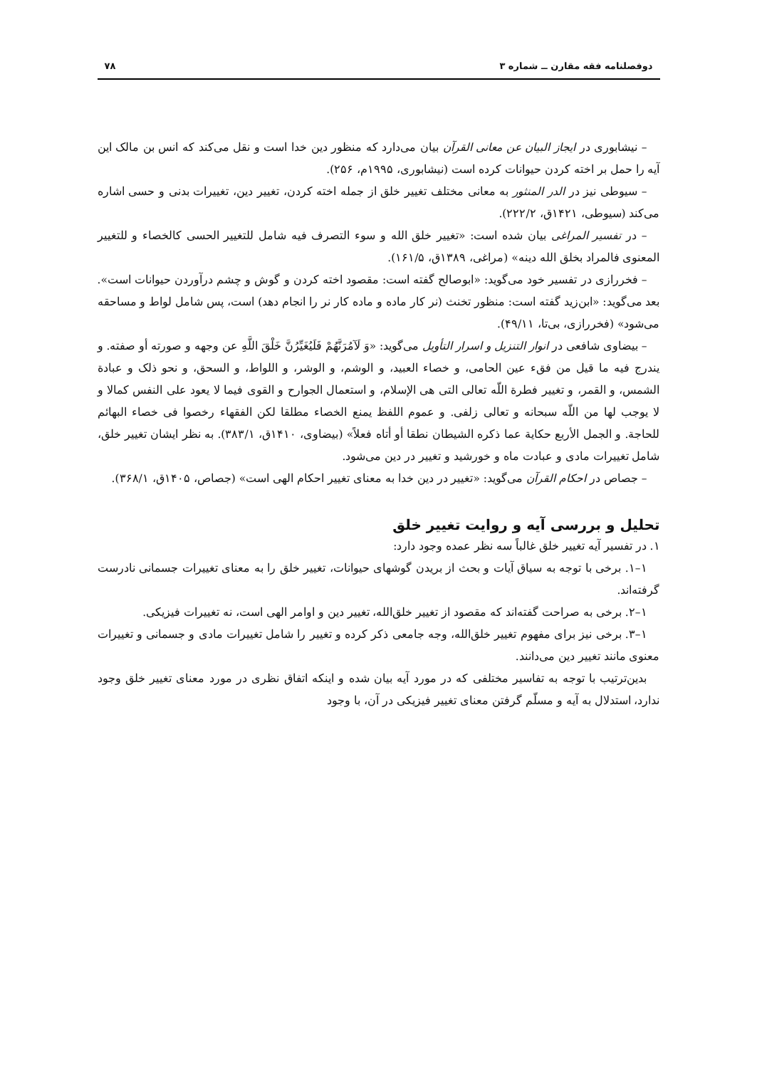دوفصلنامه فقه مقارن ــ شماره ۳ ۷۸
– نیشابوری در ایجاز البیان عن معانی القرآن بیان می‌دارد که منظور دین خدا است و نقل می‌کند که انس بن مالک این آیه را حمل بر اخته کردن حیوانات کرده است (نیشابوری، ۱۹۹۵م، ۲۵۶).
– سیوطی نیز در الدر المنثور به معانی مختلف تغییر خلق از جمله اخته کردن، تغییر دین، تغییرات بدنی و حسی اشاره می‌کند (سیوطی، ۱۴۲۱ق، ۲۲۲/۲).
– در تفسیر المراغی بیان شده است: «تغییر خلق الله و سوء التصرف فیه شامل للتغییر الحسی کالخصاء و للتغییر المعنوی فالمراد بخلق الله دینه» (مراغی، ۱۳۸۹ق، ۱۶۱/۵).
– فخررازی در تفسیر خود می‌گوید: «ابوصالح گفته است: مقصود اخته کردن و گوش و چشم درآوردن حیوانات است». بعد می‌گوید: «ابن‌زید گفته است: منظور تخنث (نر کار ماده و ماده کار نر را انجام دهد) است، پس شامل لواط و مساحقه می‌شود» (فخررازی، بی‌تا، ۴۹/۱۱).
– بیضاوی شافعی در انوار التنزیل و اسرار التأویل می‌گوید: «وَ لَآمُرَنَّهُمْ فَلَيُغَيِّرُنَّ خَلْقَ اللَّهِ عن وجهه و صورته أو صفته. و یندرج فیه ما قیل من فقء عین الحامی، و خصاء العبید، و الوشم، و الوشر، و اللواط، و السحق، و نحو ذلک و عبادة الشمس، و القمر، و تغییر فطرة اللّه تعالی التی هی الإسلام، و استعمال الجوارح و القوی فیما لا یعود علی النفس کمالا و لا یوجب لها من اللّه سبحانه و تعالی زلفی. و عموم اللفظ یمنع الخصاء مطلقا لکن الفقهاء رخصوا فی خصاء البهائم للحاجة. و الجمل الأربع حکایة عما ذکره الشیطان نطقا أو أتاه فعلاً» (بیضاوی، ۱۴۱۰ق، ۳۸۳/۱). به نظر ایشان تغییر خلق، شامل تغییرات مادی و عبادت ماه و خورشید و تغییر در دین می‌شود.
– جصاص در احکام القرآن می‌گوید: «تغییر در دین خدا به معنای تغییر احکام الهی است» (جصاص، ۱۴۰۵ق، ۳۶۸/۱).
تحلیل و بررسی آیه و روایت تغییر خلق
۱. در تفسیر آیه تغییر خلق غالباً سه نظر عمده وجود دارد:
۱–۱. برخی با توجه به سیاق آیات و بحث از بریدن گوشهای حیوانات، تغییر خلق را به معنای تغییرات جسمانی نادرست گرفته‌اند.
۱–۲. برخی به صراحت گفته‌اند که مقصود از تغییر خلق‌الله، تغییر دین و اوامر الهی است، نه تغییرات فیزیکی.
۱–۳. برخی نیز برای مفهوم تغییر خلق‌الله، وجه جامعی ذکر کرده و تغییر را شامل تغییرات مادی و جسمانی و تغییرات معنوی مانند تغییر دین می‌دانند.
بدین‌ترتیب با توجه به تفاسیر مختلفی که در مورد آیه بیان شده و اینکه اتفاق نظری در مورد معنای تغییر خلق وجود ندارد، استدلال به آیه و مسلّم گرفتن معنای تغییر فیزیکی در آن، با وجود